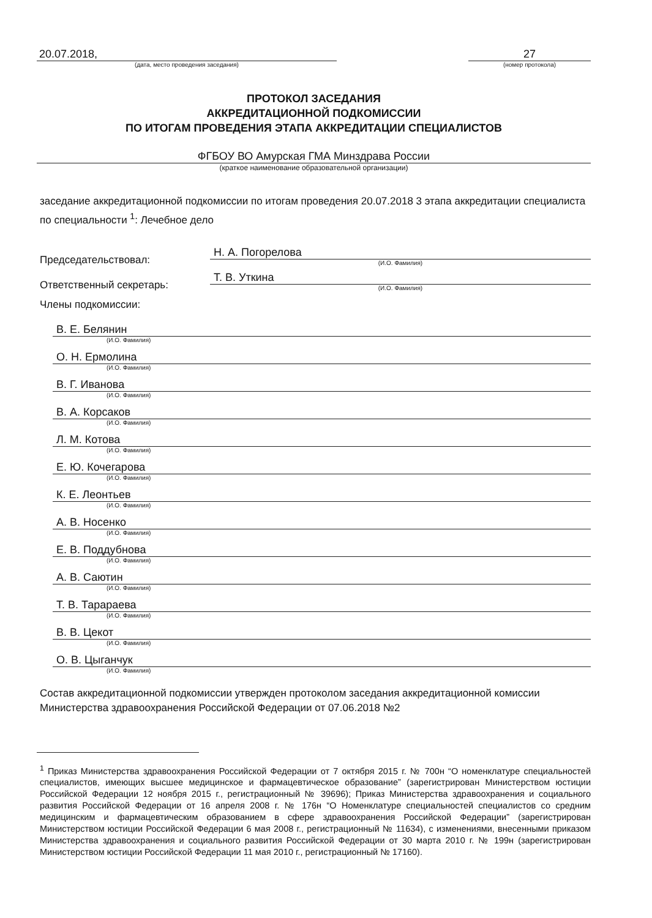20.07.2018,
(дата, место проведения заседания)
27
(номер протокола)
ПРОТОКОЛ ЗАСЕДАНИЯ
АККРЕДИТАЦИОННОЙ ПОДКОМИССИИ
ПО ИТОГАМ ПРОВЕДЕНИЯ ЭТАПА АККРЕДИТАЦИИ СПЕЦИАЛИСТОВ
ФГБОУ ВО Амурская ГМА Минздрава России
(краткое наименование образовательной организации)
заседание аккредитационной подкомиссии по итогам проведения 20.07.2018 3 этапа аккредитации специалиста по специальности <sup>1</sup>: Лечебное дело
Председательствовал:
Н. А. Погорелова
(И.О. Фамилия)
Ответственный секретарь:
Т. В. Уткина
(И.О. Фамилия)
Члены подкомиссии:
В. Е. Белянин
(И.О. Фамилия)
О. Н. Ермолина
(И.О. Фамилия)
В. Г. Иванова
(И.О. Фамилия)
В. А. Корсаков
(И.О. Фамилия)
Л. М. Котова
(И.О. Фамилия)
Е. Ю. Кочегарова
(И.О. Фамилия)
К. Е. Леонтьев
(И.О. Фамилия)
А. В. Носенко
(И.О. Фамилия)
Е. В. Поддубнова
(И.О. Фамилия)
А. В. Саютин
(И.О. Фамилия)
Т. В. Тарараева
(И.О. Фамилия)
В. В. Цекот
(И.О. Фамилия)
О. В. Цыганчук
(И.О. Фамилия)
Состав аккредитационной подкомиссии утвержден протоколом заседания аккредитационной комиссии Министерства здравоохранения Российской Федерации от 07.06.2018 №2
<sup>1</sup> Приказ Министерства здравоохранения Российской Федерации от 7 октября 2015 г. № 700н “О номенклатуре специальностей специалистов, имеющих высшее медицинское и фармацевтическое образование” (зарегистрирован Министерством юстиции Российской Федерации 12 ноября 2015 г., регистрационный № 39696); Приказ Министерства здравоохранения и социального развития Российской Федерации от 16 апреля 2008 г. № 176н “О Номенклатуре специальностей специалистов со средним медицинским и фармацевтическим образованием в сфере здравоохранения Российской Федерации” (зарегистрирован Министерством юстиции Российской Федерации 6 мая 2008 г., регистрационный № 11634), с изменениями, внесенными приказом Министерства здравоохранения и социального развития Российской Федерации от 30 марта 2010 г. № 199н (зарегистрирован Министерством юстиции Российской Федерации 11 мая 2010 г., регистрационный № 17160).